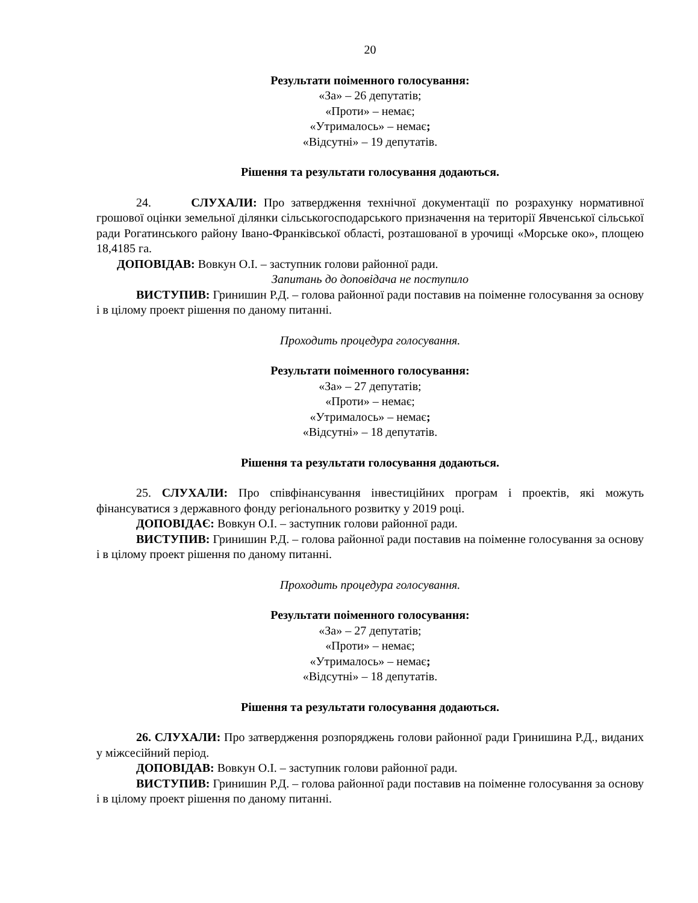20
Результати поіменного голосування:
«За» – 26 депутатів;
«Проти» – немає;
«Утрималось» – немає;
«Відсутні» – 19 депутатів.
Рішення та результати голосування додаються.
24. СЛУХАЛИ: Про затвердження технічної документації по розрахунку нормативної грошової оцінки земельної ділянки сільськогосподарського призначення на території Явченської сільської ради Рогатинського району Івано-Франківської області, розташованої в урочищі «Морське око», площею 18,4185 га.
ДОПОВІДАВ: Вовкун О.І. – заступник голови районної ради.
Запитань до доповідача не поступило
ВИСТУПИВ: Гринишин Р.Д. – голова районної ради поставив на поіменне голосування за основу і в цілому проект рішення по даному питанні.
Проходить процедура голосування.
Результати поіменного голосування:
«За» – 27 депутатів;
«Проти» – немає;
«Утрималось» – немає;
«Відсутні» – 18 депутатів.
Рішення та результати голосування додаються.
25. СЛУХАЛИ: Про співфінансування інвестиційних програм і проектів, які можуть фінансуватися з державного фонду регіонального розвитку у 2019 році.
ДОПОВІДАЄ: Вовкун О.І. – заступник голови районної ради.
ВИСТУПИВ: Гринишин Р.Д. – голова районної ради поставив на поіменне голосування за основу і в цілому проект рішення по даному питанні.
Проходить процедура голосування.
Результати поіменного голосування:
«За» – 27 депутатів;
«Проти» – немає;
«Утрималось» – немає;
«Відсутні» – 18 депутатів.
Рішення та результати голосування додаються.
26. СЛУХАЛИ: Про затвердження розпоряджень голови районної ради Гринишина Р.Д., виданих у міжсесійний період.
ДОПОВІДАВ: Вовкун О.І. – заступник голови районної ради.
ВИСТУПИВ: Гринишин Р.Д. – голова районної ради поставив на поіменне голосування за основу і в цілому проект рішення по даному питанні.